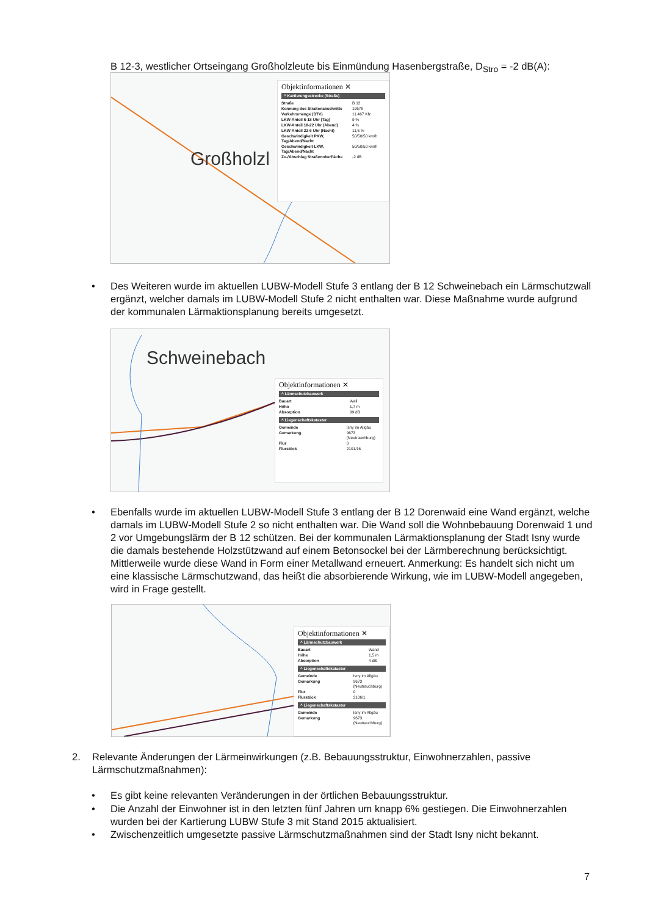B 12-3, westlicher Ortseingang Großholzleute bis Einmündung Hasenbergstraße, D<sub>Stro</sub> = -2 dB(A):
Großholzl
Objektinformationen ✕
^ Kartierungsstrecke (Straße)
| Straße | B 12 |
| Kennung des Straßenabschnitts | 19578 |
| Verkehrsmenge (DTV) | 11.467 Kfz |
| LKW-Anteil 6-18 Uhr (Tag) | 9 % |
| LKW-Anteil 18-22 Uhr (Abend) | 4 % |
| LKW-Anteil 22-6 Uhr (Nacht) | 11,6 % |
| Geschwindigkeit PKW, Tag/Abend/Nacht | 50/50/50 km/h |
| Geschwindigkeit LKW, Tag/Abend/Nacht | 50/50/50 km/h |
| Zu-/Abschlag Straßenoberfläche | -2 dB |
•
Des Weiteren wurde im aktuellen LUBW-Modell Stufe 3 entlang der B 12 Schweinebach ein Lärm­schutzwall ergänzt, welcher damals im LUBW-Modell Stufe 2 nicht enthalten war. Diese Maßnahme wurde aufgrund der kommunalen Lärmaktionsplanung bereits umgesetzt.
Schweinebach
Objektinformationen ✕
^ Lärmschutzbauwerk
| Bauart | Wall |
| Höhe | 1,7 m |
| Absorption | 99 dB |
^ Liegenschaftskataster
| Gemeinde | Isny im Allgäu |
| Gemarkung | 9673 (Neutrauchburg) |
| Flur | 0 |
| Flurstück | 2101/16 |
•
Ebenfalls wurde im aktuellen LUBW-Modell Stufe 3 entlang der B 12 Dorenwaid eine Wand er­gänzt, welche damals im LUBW-Modell Stufe 2 so nicht enthalten war. Die Wand soll die Wohnbe­bauung Dorenwaid 1 und 2 vor Umgebungslärm der B 12 schützen. Bei der kommunalen Lärmakti­onsplanung der Stadt Isny wurde die damals bestehende Holzstützwand auf einem Betonsockel bei der Lärmberechnung berücksichtigt. Mittlerweile wurde diese Wand in Form einer Metallwand er­neuert. Anmerkung: Es handelt sich nicht um eine klassische Lärmschutzwand, das heißt die ab­sorbierende Wirkung, wie im LUBW-Modell angegeben, wird in Frage gestellt.
Objektinformationen ✕
^ Lärmschutzbauwerk
| Bauart | Wand |
| Höhe | 1,5 m |
| Absorption | 4 dB |
^ Liegenschaftskataster
| Gemeinde | Isny im Allgäu |
| Gemarkung | 9673 (Neutrauchburg) |
| Flur | 0 |
| Flurstück | 2106/1 |
^ Liegenschaftskataster
| Gemeinde | Isny im Allgäu |
| Gemarkung | 9673 (Neutrauchburg) |
2.
Relevante Änderungen der Lärmeinwirkungen (z.B. Bebauungsstruktur, Einwohnerzahlen, passive Lärmschutzmaßnahmen):
• Es gibt keine relevanten Veränderungen in der örtlichen Bebauungsstruktur.
•
Die Anzahl der Einwohner ist in den letzten fünf Jahren um knapp 6% gestiegen. Die Einwohner­zahlen wurden bei der Kartierung LUBW Stufe 3 mit Stand 2015 aktualisiert.
•
Zwischenzeitlich umgesetzte passive Lärmschutzmaßnahmen sind der Stadt Isny nicht bekannt.
7